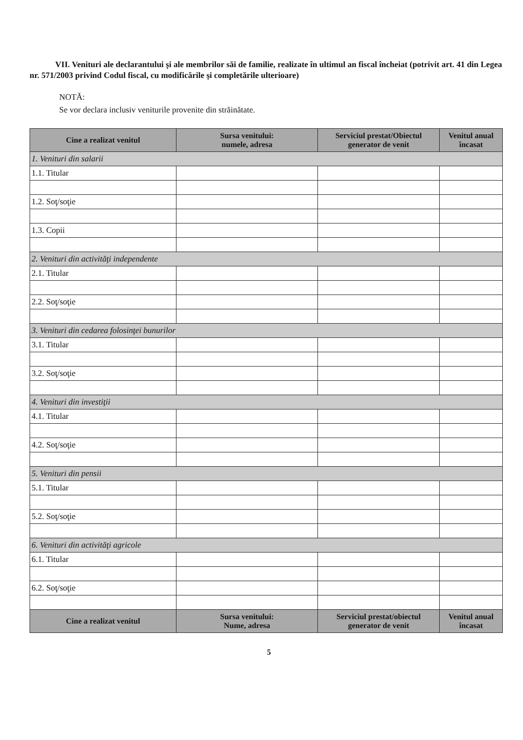VII. Venituri ale declarantului şi ale membrilor săi de familie, realizate în ultimul an fiscal încheiat (potrivit art. 41 din Legea nr. 571/2003 privind Codul fiscal, cu modificările şi completările ulterioare)
NOTĂ:
Se vor declara inclusiv veniturile provenite din străinătate.
| Cine a realizat venitul | Sursa venitului: numele, adresa | Serviciul prestat/Obiectul generator de venit | Venitul anual încasat |
| --- | --- | --- | --- |
| 1. Venituri din salarii | | | |
| 1.1. Titular | | | |
| 1.2. Soţ/soţie | | | |
| 1.3. Copii | | | |
| 2. Venituri din activităţi independente | | | |
| 2.1. Titular | | | |
| 2.2. Soţ/soţie | | | |
| 3. Venituri din cedarea folosinţei bunurilor | | | |
| 3.1. Titular | | | |
| 3.2. Soţ/soţie | | | |
| 4. Venituri din investiţii | | | |
| 4.1. Titular | | | |
| 4.2. Soţ/soţie | | | |
| 5. Venituri din pensii | | | |
| 5.1. Titular | | | |
| 5.2. Soţ/soţie | | | |
| 6. Venituri din activităţi agricole | | | |
| 6.1. Titular | | | |
| 6.2. Soţ/soţie | | | |
| Cine a realizat venitul | Sursa venitului: Nume, adresa | Serviciul prestat/obiectul generator de venit | Venitul anual încasat |
5